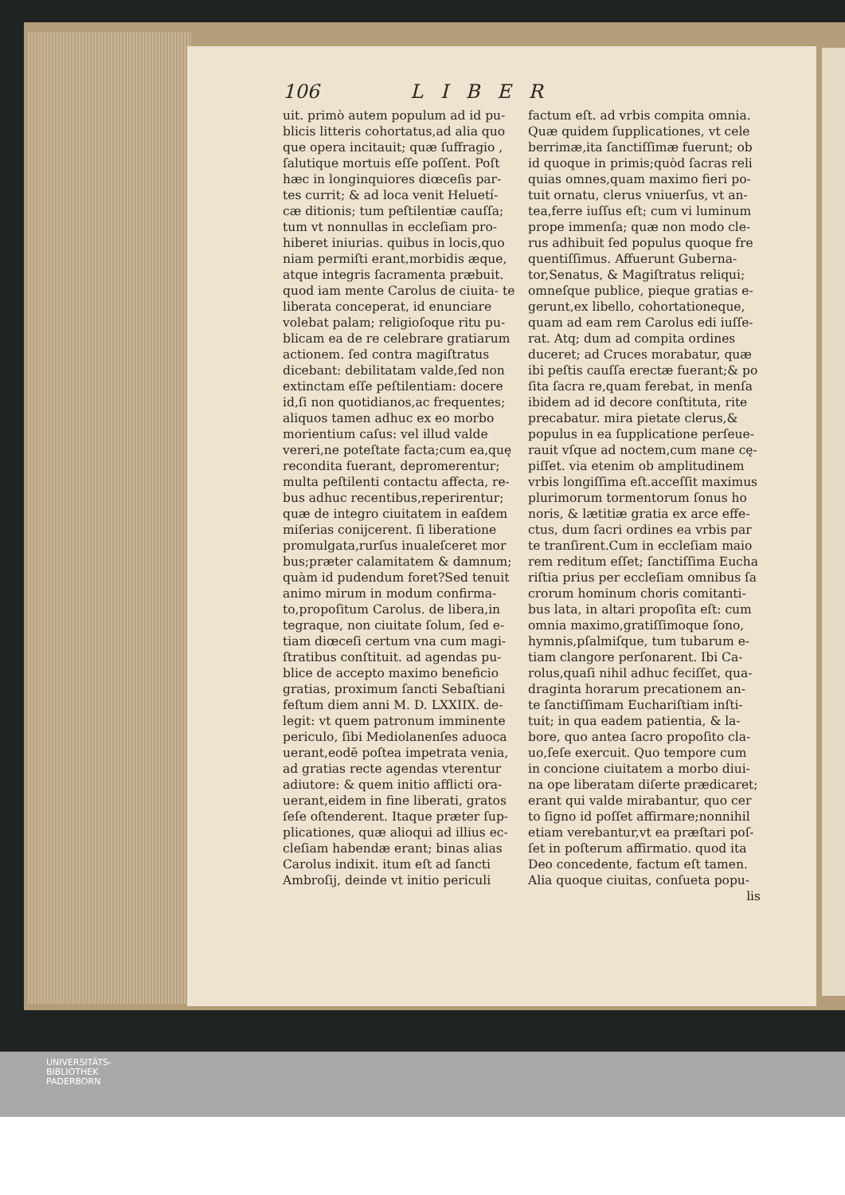106 LIBER
uit. primò autem populum ad id pu- blicis litteris cohortatus,ad alia quo que opera incitauit; quæ ſuffragio , ſalutique mortuis eſſe poſſent. Poſt hæc in longinquiores diœceſis par- tes currit; & ad loca venit Heluetí- cæ ditionis; tum peſtilentiæ cauſſa; tum vt nonnullas in eccleſiam pro- hiberet iniurias. quibus in locis,quo niam permiſti erant,morbidis æque, atque integris ſacramenta præbuit. quod iam mente Carolus de ciuita- te liberata conceperat, id enunciare volebat palam; religioſoque ritu pu- blicam ea de re celebrare gratiarum actionem. ſed contra magiſtratus dicebant: debilitatam valde,ſed non extinctam eſſe peſtilentiam: docere id,ſi non quotidianos,ac frequentes; aliquos tamen adhuc ex eo morbo morientium caſus: vel illud valde vereri,ne poteſtate facta;cum ea,quę recondita fuerant, depromerentur; multa peſtilenti contactu affecta, re- bus adhuc recentibus,reperirentur; quæ de integro ciuitatem in eaſdem miſerias conijcerent. ſi liberatione promulgata,rurſus inualeſceret mor bus;præter calamitatem & damnum; quàm id pudendum foret?Sed tenuit animo mirum in modum confirma- to,propoſitum Carolus. de libera,in tegraque, non ciuitate ſolum, ſed e- tiam diœceſi certum vna cum magi- ſtratibus conſtituit. ad agendas pu- blice de accepto maximo beneficio gratias, proximum ſancti Sebaſtiani feſtum diem anni M. D. LXXIIX. de- legit: vt quem patronum imminente periculo, ſibi Mediolanenſes aduoca uerant,eodē poſtea impetrata venia, ad gratias recte agendas vterentur adiutore: & quem initio afflicti ora- uerant,eidem in fine liberati, gratos ſeſe oſtenderent. Itaque præter ſup- plicationes, quæ alioqui ad illius ec- cleſiam habendæ erant; binas alias Carolus indixit. itum eſt ad ſancti Ambroſij, deinde vt initio periculi
factum eſt. ad vrbis compita omnia. Quæ quidem ſupplicationes, vt cele berrimæ,ita ſanctiſſimæ fuerunt; ob id quoque in primis;quòd ſacras reli quias omnes,quam maximo fieri po- tuit ornatu, clerus vniuerſus, vt an- tea,ferre iuſſus eſt; cum vi luminum prope immenſa; quæ non modo cle- rus adhibuit ſed populus quoque fre quentiſſimus. Affuerunt Guberna- tor,Senatus, & Magiſtratus reliqui; omneſque publice, pieque gratias e- gerunt,ex libello, cohortationeque, quam ad eam rem Carolus edi iuſſe- rat. Atq; dum ad compita ordines duceret; ad Cruces morabatur, quæ ibi peſtis cauſſa erectæ fuerant;& po ſita ſacra re,quam ferebat, in menſa ibidem ad id decore conſtituta, rite precabatur. mira pietate clerus,& populus in ea ſupplicatione perſeue- rauit vſque ad noctem,cum mane cę- piſſet. via etenim ob amplitudinem vrbis longiſſima eſt.acceſſit maximus plurimorum tormentorum ſonus ho noris, & lætitiæ gratia ex arce effe- ctus, dum ſacri ordines ea vrbis par te tranſirent.Cum in eccleſiam maio rem reditum eſſet; ſanctiſſima Eucha riſtia prius per eccleſiam omnibus ſa crorum hominum choris comitanti- bus lata, in altari propoſita eſt: cum omnia maximo,gratiſſimoque ſono, hymnis,pſalmiſque, tum tubarum e- tiam clangore perſonarent. Ibi Ca- rolus,quaſi nihil adhuc feciſſet, qua- draginta horarum precationem an- te ſanctiſſimam Euchariſtiam inſti- tuit; in qua eadem patientia, & la- bore, quo antea ſacro propoſito cla- uo,ſeſe exercuit. Quo tempore cum in concione ciuitatem a morbo diui- na ope liberatam diſerte prædicaret; erant qui valde mirabantur, quo cer to ſigno id poſſet affirmare;nonnihil etiam verebantur,vt ea præſtari poſ- ſet in poſterum affirmatio. quod ita Deo concedente, factum eſt tamen. Alia quoque ciuitas, conſueta popu-
lis
UNIVERSITÄTS-
BIBLIOTHEK
PADERBORN